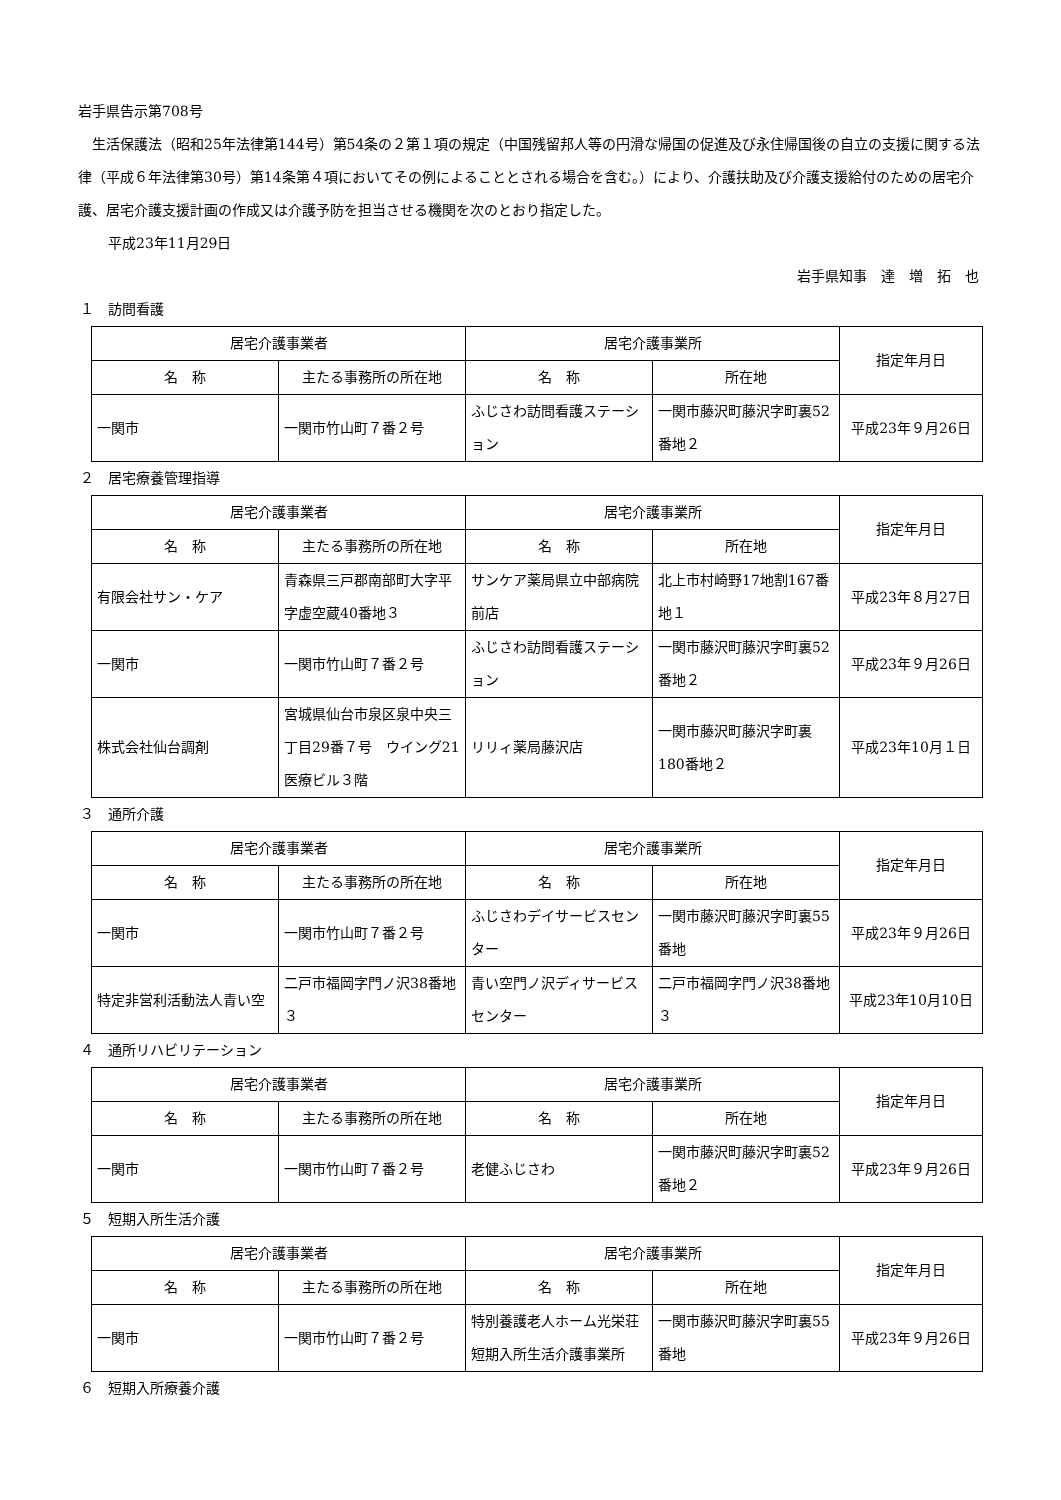岩手県告示第708号
生活保護法（昭和25年法律第144号）第54条の２第１項の規定（中国残留邦人等の円滑な帰国の促進及び永住帰国後の自立の支援に関する法律（平成６年法律第30号）第14条第４項においてその例によることとされる場合を含む。）により、介護扶助及び介護支援給付のための居宅介護、居宅介護支援計画の作成又は介護予防を担当させる機関を次のとおり指定した。
平成23年11月29日
岩手県知事　達　増　拓　也
１　訪問看護
| 居宅介護事業者 | | 居宅介護事業所 | | 指定年月日 |
| --- | --- | --- | --- | --- |
| 名 称 | 主たる事務所の所在地 | 名 称 | 所在地 | |
| 一関市 | 一関市竹山町７番２号 | ふじさわ訪問看護ステーション | 一関市藤沢町藤沢字町裏52番地２ | 平成23年９月26日 |
２　居宅療養管理指導
| 居宅介護事業者 | | 居宅介護事業所 | | 指定年月日 |
| --- | --- | --- | --- | --- |
| 名 称 | 主たる事務所の所在地 | 名 称 | 所在地 | |
| 有限会社サン・ケア | 青森県三戸郡南部町大字平字虚空蔵40番地３ | サンケア薬局県立中部病院前店 | 北上市村崎野17地割167番地１ | 平成23年８月27日 |
| 一関市 | 一関市竹山町７番２号 | ふじさわ訪問看護ステーション | 一関市藤沢町藤沢字町裏52番地２ | 平成23年９月26日 |
| 株式会社仙台調剤 | 宮城県仙台市泉区泉中央三丁目29番７号 ウイング21医療ビル３階 | リリィ薬局藤沢店 | 一関市藤沢町藤沢字町裏180番地２ | 平成23年10月１日 |
３　通所介護
| 居宅介護事業者 | | 居宅介護事業所 | | 指定年月日 |
| --- | --- | --- | --- | --- |
| 名 称 | 主たる事務所の所在地 | 名 称 | 所在地 | |
| 一関市 | 一関市竹山町７番２号 | ふじさわデイサービスセンター | 一関市藤沢町藤沢字町裏55番地 | 平成23年９月26日 |
| 特定非営利活動法人青い空 | 二戸市福岡字門ノ沢38番地３ | 青い空門ノ沢ディサービスセンター | 二戸市福岡字門ノ沢38番地３ | 平成23年10月10日 |
４　通所リハビリテーション
| 居宅介護事業者 | | 居宅介護事業所 | | 指定年月日 |
| --- | --- | --- | --- | --- |
| 名 称 | 主たる事務所の所在地 | 名 称 | 所在地 | |
| 一関市 | 一関市竹山町７番２号 | 老健ふじさわ | 一関市藤沢町藤沢字町裏52番地２ | 平成23年９月26日 |
５　短期入所生活介護
| 居宅介護事業者 | | 居宅介護事業所 | | 指定年月日 |
| --- | --- | --- | --- | --- |
| 名 称 | 主たる事務所の所在地 | 名 称 | 所在地 | |
| 一関市 | 一関市竹山町７番２号 | 特別養護老人ホーム光栄荘短期入所生活介護事業所 | 一関市藤沢町藤沢字町裏55番地 | 平成23年９月26日 |
６　短期入所療養介護